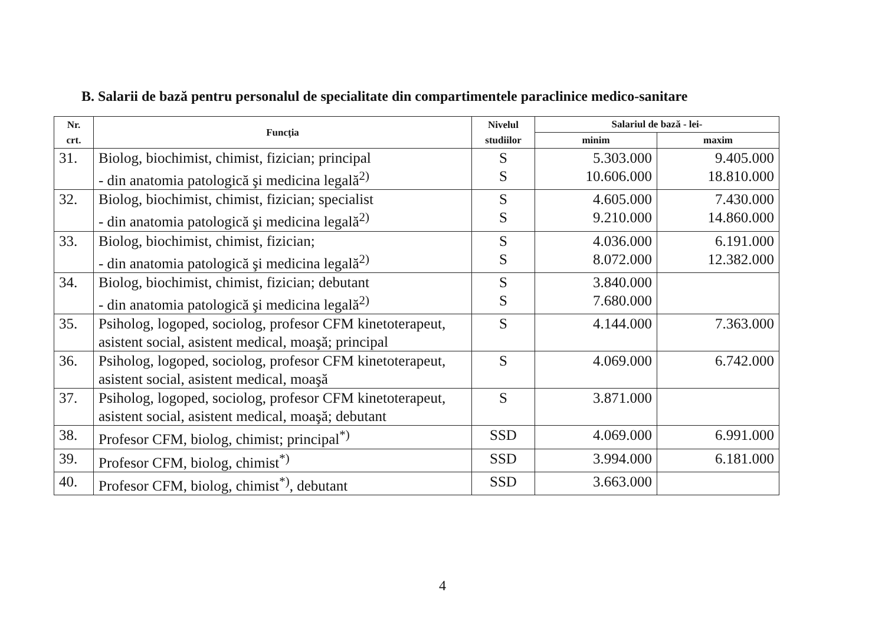B. Salarii de bază pentru personalul de specialitate din compartimentele paraclinice medico-sanitare
| Nr. crt. | Funcţia | Nivelul studiilor | Salariul de bază - lei- | |
| --- | --- | --- | --- | --- |
| | | | minim | maxim |
| 31. | Biolog, biochimist, chimist, fizician; principal - din anatomia patologică şi medicina legală<sup>2)</sup> | S S | 5.303.000 10.606.000 | 9.405.000 18.810.000 |
| 32. | Biolog, biochimist, chimist, fizician; specialist - din anatomia patologică şi medicina legală<sup>2)</sup> | S S | 4.605.000 9.210.000 | 7.430.000 14.860.000 |
| 33. | Biolog, biochimist, chimist, fizician; - din anatomia patologică şi medicina legală<sup>2)</sup> | S S | 4.036.000 8.072.000 | 6.191.000 12.382.000 |
| 34. | Biolog, biochimist, chimist, fizician; debutant - din anatomia patologică şi medicina legală<sup>2)</sup> | S S | 3.840.000 7.680.000 | |
| 35. | Psiholog, logoped, sociolog, profesor CFM kinetoterapeut, asistent social, asistent medical, moaşă; principal | S | 4.144.000 | 7.363.000 |
| 36. | Psiholog, logoped, sociolog, profesor CFM kinetoterapeut, asistent social, asistent medical, moaşă | S | 4.069.000 | 6.742.000 |
| 37. | Psiholog, logoped, sociolog, profesor CFM kinetoterapeut, asistent social, asistent medical, moaşă; debutant | S | 3.871.000 | |
| 38. | Profesor CFM, biolog, chimist; principal<sup>*)</sup> | SSD | 4.069.000 | 6.991.000 |
| 39. | Profesor CFM, biolog, chimist<sup>*)</sup> | SSD | 3.994.000 | 6.181.000 |
| 40. | Profesor CFM, biolog, chimist<sup>*)</sup>, debutant | SSD | 3.663.000 | |
4